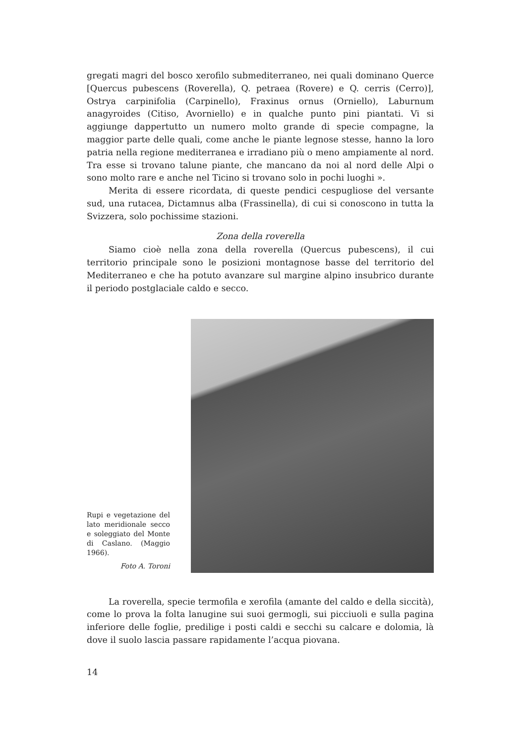gregati magri del bosco xerofilo submediterraneo, nei quali dominano Querce [Quercus pubescens (Roverella), Q. petraea (Rovere) e Q. cerris (Cerro)], Ostrya carpinifolia (Carpinello), Fraxinus ornus (Orniello), Laburnum anagyroides (Citiso, Avorniello) e in qualche punto pini piantati. Vi si aggiunge dappertutto un numero molto grande di specie compagne, la maggior parte delle quali, come anche le piante legnose stesse, hanno la loro patria nella regione mediterranea e irradiano più o meno ampiamente al nord. Tra esse si trovano talune piante, che mancano da noi al nord delle Alpi o sono molto rare e anche nel Ticino si trovano solo in pochi luoghi ».
Merita di essere ricordata, di queste pendici cespugliose del versante sud, una rutacea, Dictamnus alba (Frassinella), di cui si conoscono in tutta la Svizzera, solo pochissime stazioni.
Zona della roverella
Siamo cioè nella zona della roverella (Quercus pubescens), il cui territorio principale sono le posizioni montagnose basse del territorio del Mediterraneo e che ha potuto avanzare sul margine alpino insubrico durante il periodo postglaciale caldo e secco.
Rupi e vegetazione del lato meridionale secco e soleggiato del Monte di Caslano. (Maggio 1966).
Foto A. Toroni
La roverella, specie termofila e xerofila (amante del caldo e della siccità), come lo prova la folta lanugine sui suoi germogli, sui picciuoli e sulla pagina inferiore delle foglie, predilige i posti caldi e secchi su calcare e dolomia, là dove il suolo lascia passare rapidamente l’acqua piovana.
14